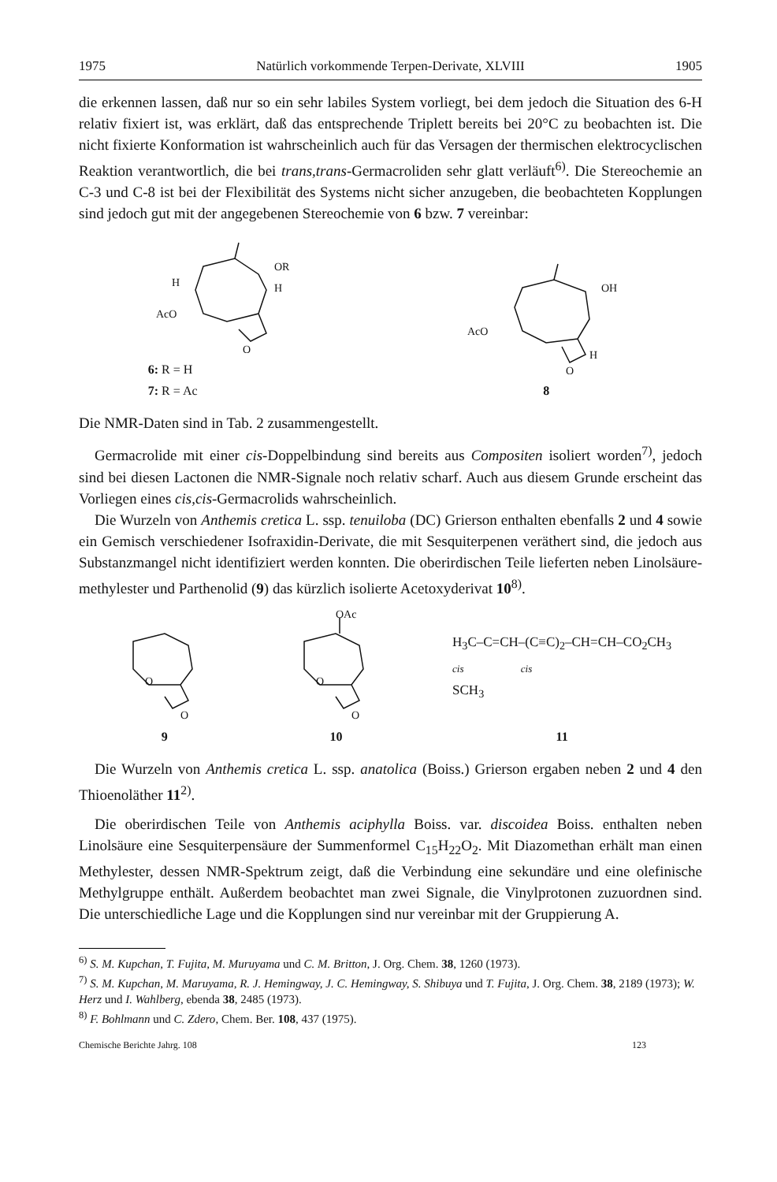1975 Natürlich vorkommende Terpen-Derivate, XLVIII 1905
die erkennen lassen, daß nur so ein sehr labiles System vorliegt, bei dem jedoch die Situation des 6-H relativ fixiert ist, was erklärt, daß das entsprechende Triplett bereits bei 20°C zu beobachten ist. Die nicht fixierte Konformation ist wahrscheinlich auch für das Versagen der thermischen elektrocyclischen Reaktion verantwortlich, die bei trans,trans-Germacroliden sehr glatt verläuft<sup>6)</sup>. Die Stereochemie an C-3 und C-8 ist bei der Flexibilität des Systems nicht sicher anzugeben, die beobachteten Kopplungen sind jedoch gut mit der angegebenen Stereochemie von 6 bzw. 7 vereinbar:
H
AcO
OR
H
O
6: R = H
7: R = Ac
AcO
OH
H
O
8
Die NMR-Daten sind in Tab. 2 zusammengestellt.
Germacrolide mit einer cis-Doppelbindung sind bereits aus Compositen isoliert worden<sup>7)</sup>, jedoch sind bei diesen Lactonen die NMR-Signale noch relativ scharf. Auch aus diesem Grunde erscheint das Vorliegen eines cis,cis-Germacrolids wahrscheinlich.
Die Wurzeln von Anthemis cretica L. ssp. tenuiloba (DC) Grierson enthalten ebenfalls 2 und 4 sowie ein Gemisch verschiedener Isofraxidin-Derivate, die mit Sesquiterpenen veräthert sind, die jedoch aus Substanzmangel nicht identifiziert werden konnten. Die oberirdischen Teile lieferten neben Linolsäure-methylester und Parthenolid (9) das kürzlich isolierte Acetoxyderivat 10<sup>8)</sup>.
O
O
9
OAc
O
O
10
H<sub>3</sub>C–C=CH–(C≡C)<sub>2</sub>–CH=CH–CO<sub>2</sub>CH<sub>3</sub>
cis cis
SCH<sub>3</sub>
11
Die Wurzeln von Anthemis cretica L. ssp. anatolica (Boiss.) Grierson ergaben neben 2 und 4 den Thioenoläther 11<sup>2)</sup>.
Die oberirdischen Teile von Anthemis aciphylla Boiss. var. discoidea Boiss. enthalten neben Linolsäure eine Sesquiterpensäure der Summenformel C<sub>15</sub>H<sub>22</sub>O<sub>2</sub>. Mit Diazomethan erhält man einen Methylester, dessen NMR-Spektrum zeigt, daß die Verbindung eine sekundäre und eine olefinische Methylgruppe enthält. Außerdem beobachtet man zwei Signale, die Vinylprotonen zuzuordnen sind. Die unterschiedliche Lage und die Kopplungen sind nur vereinbar mit der Gruppierung A.
<sup>6)</sup> S. M. Kupchan, T. Fujita, M. Muruyama und C. M. Britton, J. Org. Chem. 38, 1260 (1973).
<sup>7)</sup> S. M. Kupchan, M. Maruyama, R. J. Hemingway, J. C. Hemingway, S. Shibuya und T. Fujita, J. Org. Chem. 38, 2189 (1973); W. Herz und I. Wahlberg, ebenda 38, 2485 (1973).
<sup>8)</sup> F. Bohlmann und C. Zdero, Chem. Ber. 108, 437 (1975).
Chemische Berichte Jahrg. 108 123